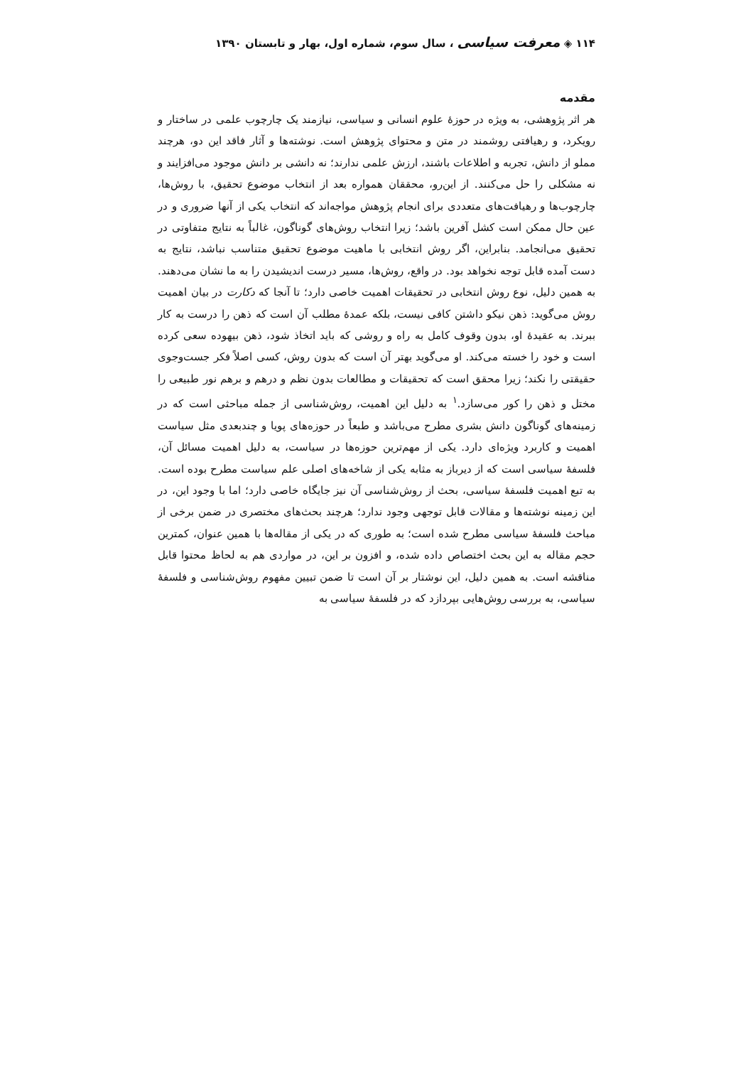۱۱۴ ◈ معرفت سیاسی ، سال سوم، شماره اول، بهار و تابستان ۱۳۹۰
مقدمه
هر اثر پژوهشی، به ویژه در حوزهٔ علوم انسانی و سیاسی، نیازمند یک چارچوب علمی در ساختار و رویکرد، و رهیافتی روشمند در متن و محتوای پژوهش است. نوشته‌ها و آثار فاقد این دو، هرچند مملو از دانش، تجربه و اطلاعات باشند، ارزش علمی ندارند؛ نه دانشی بر دانش موجود می‌افزایند و نه مشکلی را حل می‌کنند. از این‌رو، محققان همواره بعد از انتخاب موضوع تحقیق، با روش‌ها، چارچوب‌ها و رهیافت‌های متعددی برای انجام پژوهش مواجه‌اند که انتخاب یکی از آنها ضروری و در عین حال ممکن است کشل آفرین باشد؛ زیرا انتخاب روش‌های گوناگون، غالباً به نتایج متفاوتی در تحقیق می‌انجامد. بنابراین، اگر روش انتخابی با ماهیت موضوع تحقیق متناسب نباشد، نتایج به دست آمده قابل توجه نخواهد بود. در واقع، روش‌ها، مسیر درست اندیشیدن را به ما نشان می‌دهند. به همین دلیل، نوع روش انتخابی در تحقیقات اهمیت خاصی دارد؛ تا آنجا که دکارت در بیان اهمیت روش می‌گوید: ذهن نیکو داشتن کافی نیست، بلکه عمدهٔ مطلب آن است که ذهن را درست به کار ببرند. به عقیدهٔ او، بدون وقوف کامل به راه و روشی که باید اتخاذ شود، ذهن بیهوده سعی کرده است و خود را خسته می‌کند. او می‌گوید بهتر آن است که بدون روش، کسی اصلاً فکر جست‌وجوی حقیقتی را نکند؛ زیرا محقق است که تحقیقات و مطالعات بدون نظم و درهم و برهم نور طبیعی را مختل و ذهن را کور می‌سازد.<sup>۱</sup> به دلیل این اهمیت، روش‌شناسی از جمله مباحثی است که در زمینه‌های گوناگون دانش بشری مطرح می‌باشد و طبعاً در حوزه‌های پویا و چندبعدی مثل سیاست اهمیت و کاربرد ویژه‌ای دارد. یکی از مهم‌ترین حوزه‌ها در سیاست، به دلیل اهمیت مسائل آن، فلسفهٔ سیاسی است که از دیرباز به مثابه یکی از شاخه‌های اصلی علم سیاست مطرح بوده است. به تبع اهمیت فلسفهٔ سیاسی، بحث از روش‌شناسی آن نیز جایگاه خاصی دارد؛ اما با وجود این، در این زمینه نوشته‌ها و مقالات قابل توجهی وجود ندارد؛ هرچند بحث‌های مختصری در ضمن برخی از مباحث فلسفهٔ سیاسی مطرح شده است؛ به طوری که در یکی از مقاله‌ها با همین عنوان، کمترین حجم مقاله به این بحث اختصاص داده شده، و افزون بر این، در مواردی هم به لحاظ محتوا قابل مناقشه است. به همین دلیل، این نوشتار بر آن است تا ضمن تبیین مفهوم روش‌شناسی و فلسفهٔ سیاسی، به بررسی روش‌هایی بپردازد که در فلسفهٔ سیاسی به